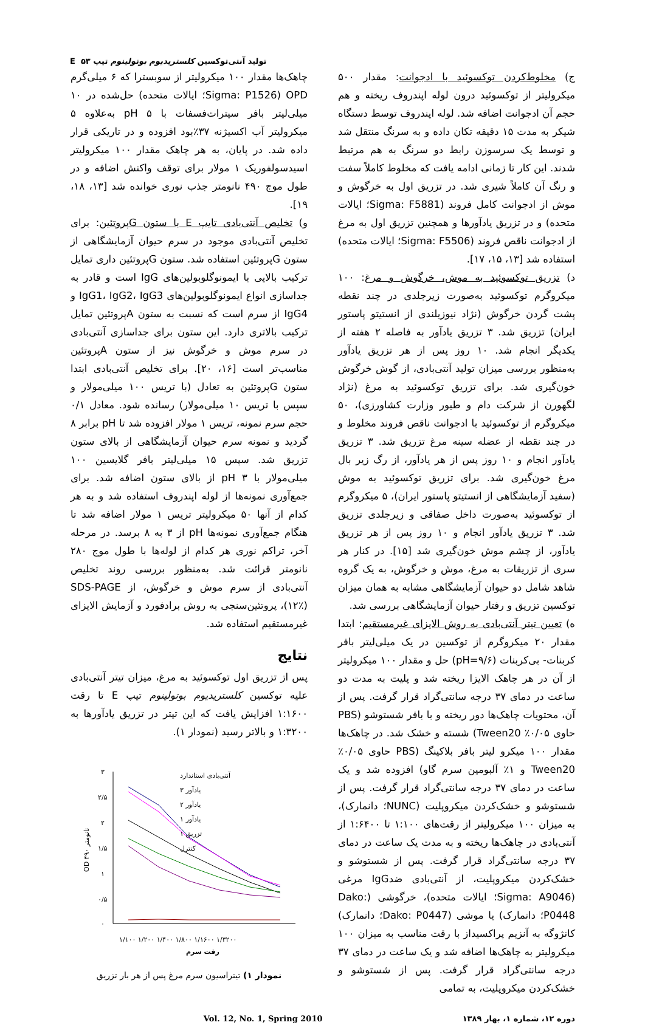تولید آنتی‌توکسین کلستریدیوم بوتولینوم تیپ E ۵۳
ج) مخلوط‌کردن توکسوئید با ادجوانت: مقدار ۵۰۰ میکرولیتر از توکسوئید درون لوله اپندروف ریخته و هم حجم آن ادجوانت اضافه شد. لوله اپندروف توسط دستگاه شیکر به مدت ۱۵ دقیقه تکان داده و به سرنگ منتقل شد و توسط یک سرسوزن رابط دو سرنگ به هم مرتبط شدند. این کار تا زمانی ادامه یافت که مخلوط کاملاً سفت و رنگ آن کاملاً شیری شد. در تزریق اول به خرگوش و موش از ادجوانت کامل فروند (Sigma: F5881؛ ایالات متحده) و در تزریق یادآورها و همچنین تزریق اول به مرغ از ادجوانت ناقص فروند (Sigma: F5506؛ ایالات متحده) استفاده شد [۱۳، ۱۵، ۱۷].
د) تزریق توکسوئید به موش، خرگوش و مرغ: ۱۰۰ میکروگرم توکسوئید به‌صورت زیرجلدی در چند نقطه پشت گردن خرگوش (نژاد نیوزیلندی از انستیتو پاستور ایران) تزریق شد. ۳ تزریق یادآور به فاصله ۲ هفته از یکدیگر انجام شد. ۱۰ روز پس از هر تزریق یادآور به‌منظور بررسی میزان تولید آنتی‌بادی، از گوش خرگوش خون‌گیری شد. برای تزریق توکسوئید به مرغ (نژاد لگهورن از شرکت دام و طیور وزارت کشاورزی)، ۵۰ میکروگرم از توکسوئید با ادجوانت ناقص فروند مخلوط و در چند نقطه از عضله سینه مرغ تزریق شد. ۳ تزریق یادآور انجام و ۱۰ روز پس از هر یادآور، از رگ زیر بال مرغ خون‌گیری شد. برای تزریق توکسوئید به موش (سفید آزمایشگاهی از انستیتو پاستور ایران)، ۵ میکروگرم از توکسوئید به‌صورت داخل صفاقی و زیرجلدی تزریق شد. ۳ تزریق یادآور انجام و ۱۰ روز پس از هر تزریق یادآور، از چشم موش خون‌گیری شد [۱۵]. در کنار هر سری از تزریقات به مرغ، موش و خرگوش، به یک گروه شاهد شامل دو حیوان آزمایشگاهی مشابه به همان میزان توکسین تزریق و رفتار حیوان آزمایشگاهی بررسی شد.
ه) تعیین تیتر آنتی‌بادی به روش الایزای غیرمستقیم: ابتدا مقدار ۲۰ میکروگرم از توکسین در یک میلی‌لیتر بافر کربنات- بی‌کربنات (pH=۹/۶) حل و مقدار ۱۰۰ میکرولیتر از آن در هر چاهک الایزا ریخته شد و پلیت به مدت دو ساعت در دمای ۳۷ درجه سانتی‌گراد قرار گرفت. پس از آن، محتویات چاهک‌ها دور ریخته و با بافر شستوشو (PBS حاوی ۰/۰۵٪ Tween20) شسته و خشک شد. در چاهک‌ها مقدار ۱۰۰ میکرو لیتر بافر بلاکینگ (PBS حاوی ۰/۰۵٪ Tween20 و ۱٪ آلبومین سرم گاو) افزوده شد و یک ساعت در دمای ۳۷ درجه سانتی‌گراد قرار گرفت. پس از شستوشو و خشک‌کردن میکروپلیت (NUNC؛ دانمارک)، به میزان ۱۰۰ میکرولیتر از رقت‌های ۱:۱۰۰ تا ۱:۶۴۰۰ از آنتی‌بادی در چاهک‌ها ریخته و به مدت یک ساعت در دمای ۳۷ درجه سانتی‌گراد قرار گرفت. پس از شستوشو و خشک‌کردن میکروپلیت، از آنتی‌بادی ضدIgG مرغی (Sigma: A9046؛ ایالات متحده)، خرگوشی (Dako: P0448؛ دانمارک) یا موشی (Dako: P0447؛ دانمارک) کانژوگه به آنزیم پراکسیداز با رقت مناسب به میزان ۱۰۰ میکرولیتر به چاهک‌ها اضافه شد و یک ساعت در دمای ۳۷ درجه سانتی‌گراد قرار گرفت. پس از شستوشو و خشک‌کردن میکروپلیت، به تمامی
چاهک‌ها مقدار ۱۰۰ میکرولیتر از سوبسترا که ۶ میلی‌گرم OPD (Sigma: P1526؛ ایالات متحده) حل‌شده در ۱۰ میلی‌لیتر بافر سیترات‌فسفات با pH ۵ به‌علاوه ۵ میکرولیتر آب اکسیژنه ۳۷٪بود افزوده و در تاریکی قرار داده شد. در پایان، به هر چاهک مقدار ۱۰۰ میکرولیتر اسیدسولفوریک ۱ مولار برای توقف واکنش اضافه و در طول موج ۴۹۰ نانومتر جذب نوری خوانده شد [۱۳، ۱۸، ۱۹].
و) تخلیص آنتی‌بادی تایپ E با ستون Gپروتئین: برای تخلیص آنتی‌بادی موجود در سرم حیوان آزمایشگاهی از ستون Gپروتئین استفاده شد. ستون Gپروتئین داری تمایل ترکیب بالایی با ایمونوگلوبولین‌های IgG است و قادر به جداسازی انواع ایمونوگلوبولین‌های IgG1، IgG2، IgG3 و IgG4 از سرم است که نسبت به ستون Aپروتئین تمایل ترکیب بالاتری دارد. این ستون برای جداسازی آنتی‌بادی در سرم موش و خرگوش نیز از ستون Aپروتئین مناسب‌تر است [۱۶، ۲۰]. برای تخلیص آنتی‌بادی ابتدا ستون Gپروتئین به تعادل (با تریس ۱۰۰ میلی‌مولار و سپس با تریس ۱۰ میلی‌مولار) رسانده شود. معادل ۰/۱ حجم سرم نمونه، تریس ۱ مولار افزوده شد تا pH برابر ۸ گردید و نمونه سرم حیوان آزمایشگاهی از بالای ستون تزریق شد. سپس ۱۵ میلی‌لیتر بافر گلایسین ۱۰۰ میلی‌مولار با pH ۳ از بالای ستون اضافه شد. برای جمع‌آوری نمونه‌ها از لوله اپندروف استفاده شد و به هر کدام از آنها ۵۰ میکرولیتر تریس ۱ مولار اضافه شد تا هنگام جمع‌آوری نمونه‌ها pH از ۳ به ۸ برسد. در مرحله آخر، تراکم نوری هر کدام از لوله‌ها با طول موج ۲۸۰ نانومتر قرائت شد. به‌منظور بررسی روند تخلیص آنتی‌بادی از سرم موش و خرگوش، از SDS-PAGE (۱۲٪)، پروتئین‌سنجی به روش برادفورد و آزمایش الایزای غیرمستقیم استفاده شد.
نتایج
پس از تزریق اول توکسوئید به مرغ، میزان تیتر آنتی‌بادی علیه توکسین کلستریدیوم بوتولینوم تیپ E تا رقت ۱:۱۶۰۰ افزایش یافت که این تیتر در تزریق یادآورها به ۱:۳۲۰۰ و بالاتر رسید (نمودار ۱).
۳
۲/۵
۲
۱/۵
۱
۰/۵
۰
OD ۴۹۰ نانومتر
آنتی‌بادی استاندارد
یادآور ۳
یادآور ۲
یادآور ۱
تزریق ۱
کنترل
۱/۱۰۰ ۱/۲۰۰ ۱/۴۰۰ ۱/۸۰۰ ۱/۱۶۰۰ ۱/۳۲۰۰
رقت سرم
نمودار ۱) تیتراسیون سرم مرغ پس از هر بار تزریق
دوره ۱۲، شماره ۱، بهار ۱۳۸۹ Vol. 12, No. 1, Spring 2010